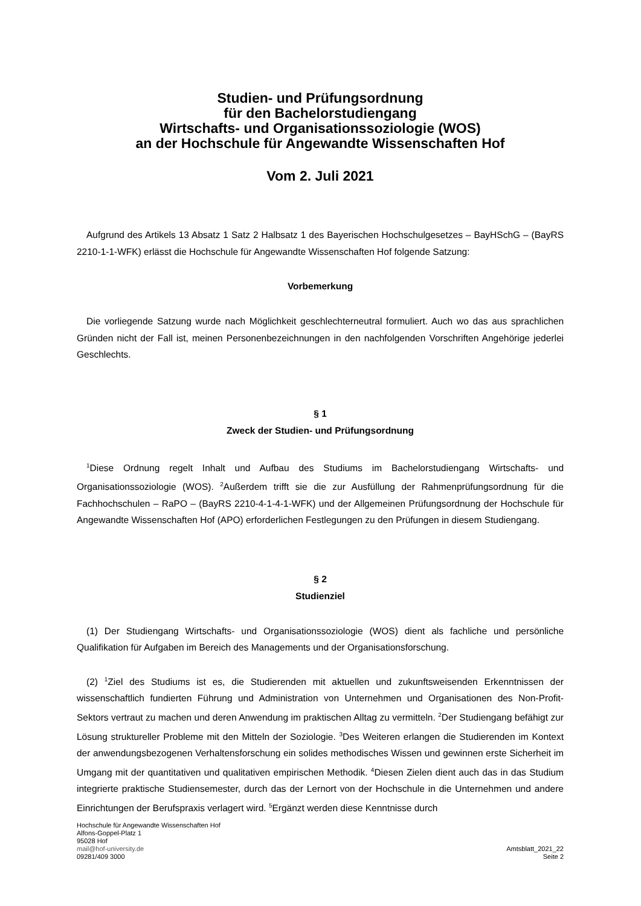Studien- und Prüfungsordnung
für den Bachelorstudiengang
Wirtschafts- und Organisationssoziologie (WOS)
an der Hochschule für Angewandte Wissenschaften Hof
Vom 2. Juli 2021
Aufgrund des Artikels 13 Absatz 1 Satz 2 Halbsatz 1 des Bayerischen Hochschulgesetzes – BayHSchG – (BayRS 2210-1-1-WFK) erlässt die Hochschule für Angewandte Wissenschaften Hof folgende Satzung:
Vorbemerkung
Die vorliegende Satzung wurde nach Möglichkeit geschlechterneutral formuliert. Auch wo das aus sprachlichen Gründen nicht der Fall ist, meinen Personenbezeichnungen in den nachfolgenden Vorschriften Angehörige jederlei Geschlechts.
§ 1
Zweck der Studien- und Prüfungsordnung
<sup>1</sup> Diese Ordnung regelt Inhalt und Aufbau des Studiums im Bachelorstudiengang Wirtschafts- und Organisationssoziologie (WOS). <sup>2</sup>Außerdem trifft sie die zur Ausfüllung der Rahmenprüfungsordnung für die Fachhochschulen – RaPO – (BayRS 2210-4-1-4-1-WFK) und der Allgemeinen Prüfungsordnung der Hochschule für Angewandte Wissenschaften Hof (APO) erforderlichen Festlegungen zu den Prüfungen in diesem Studiengang.
§ 2
Studienziel
(1) Der Studiengang Wirtschafts- und Organisationssoziologie (WOS) dient als fachliche und persönliche Qualifikation für Aufgaben im Bereich des Managements und der Organisationsforschung.
(2) <sup>1</sup>Ziel des Studiums ist es, die Studierenden mit aktuellen und zukunftsweisenden Erkenntnissen der wissenschaftlich fundierten Führung und Administration von Unternehmen und Organisationen des Non-Profit-Sektors vertraut zu machen und deren Anwendung im praktischen Alltag zu vermitteln. <sup>2</sup>Der Studiengang befähigt zur Lösung struktureller Probleme mit den Mitteln der Soziologie. <sup>3</sup>Des Weiteren erlangen die Studierenden im Kontext der anwendungsbezogenen Verhaltensforschung ein solides methodisches Wissen und gewinnen erste Sicherheit im Umgang mit der quantitativen und qualitativen empirischen Methodik. <sup>4</sup>Diesen Zielen dient auch das in das Studium integrierte praktische Studiensemester, durch das der Lernort von der Hochschule in die Unternehmen und andere Einrichtungen der Berufspraxis verlagert wird. <sup>5</sup>Ergänzt werden diese Kenntnisse durch
Hochschule für Angewandte Wissenschaften Hof
Alfons-Goppel-Platz 1
95028 Hof
mail@hof-university.de
09281/409 3000
Amtsblatt_2021_22
Seite 2